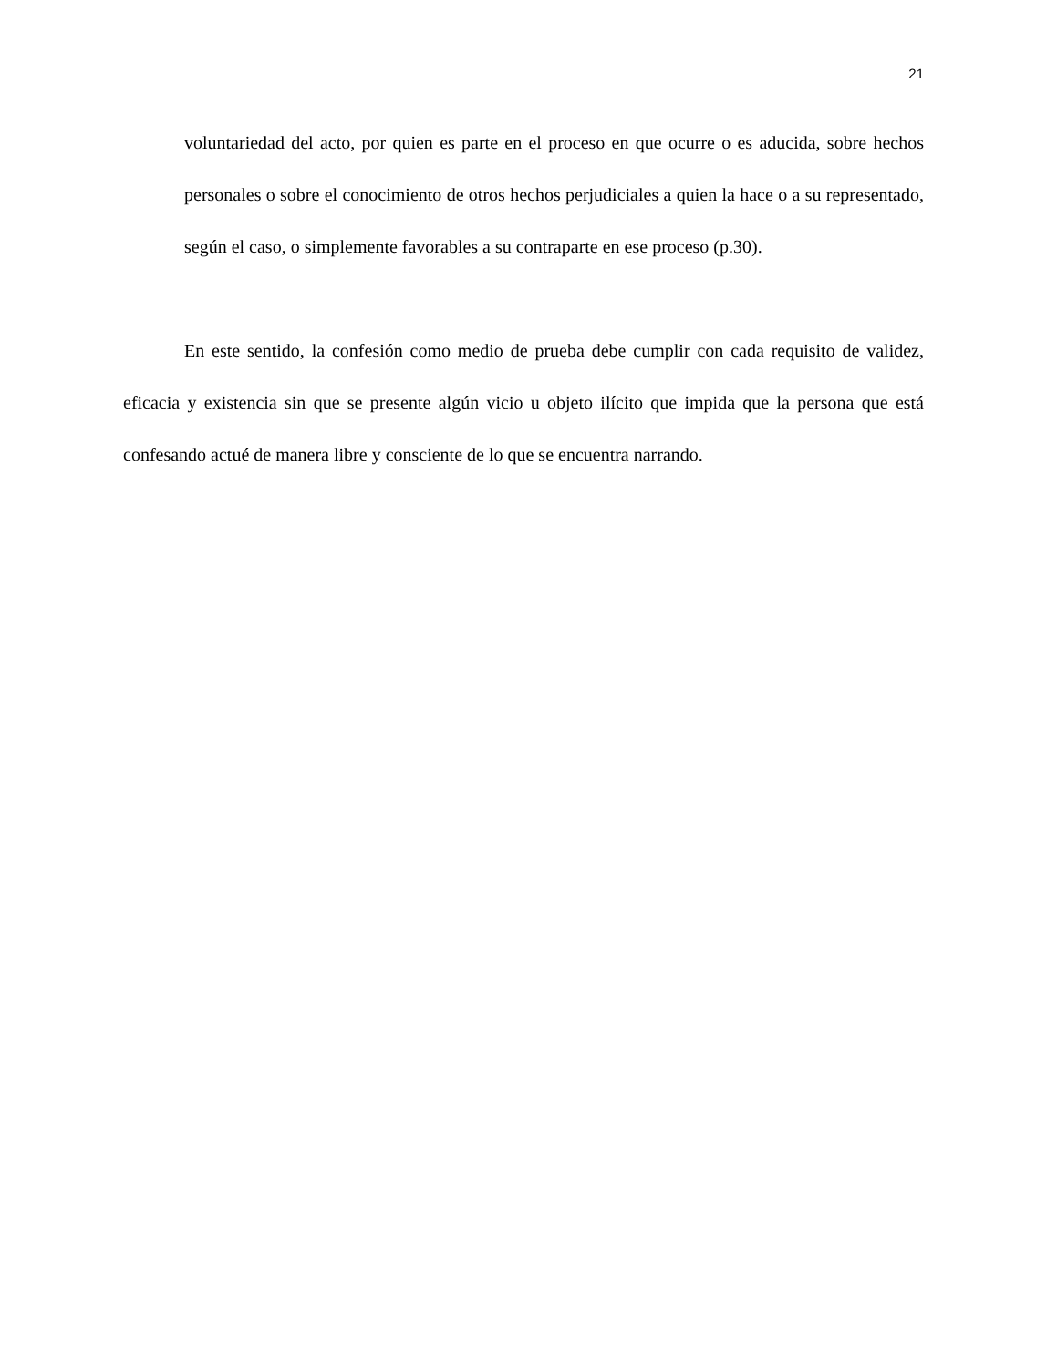21
voluntariedad del acto, por quien es parte en el proceso en que ocurre o es aducida, sobre hechos personales o sobre el conocimiento de otros hechos perjudiciales a quien la hace o a su representado, según el caso, o simplemente favorables a su contraparte en ese proceso (p.30).
En este sentido, la confesión como medio de prueba debe cumplir con cada requisito de validez, eficacia y existencia sin que se presente algún vicio u objeto ilícito que impida que la persona que está confesando actué de manera libre y consciente de lo que se encuentra narrando.